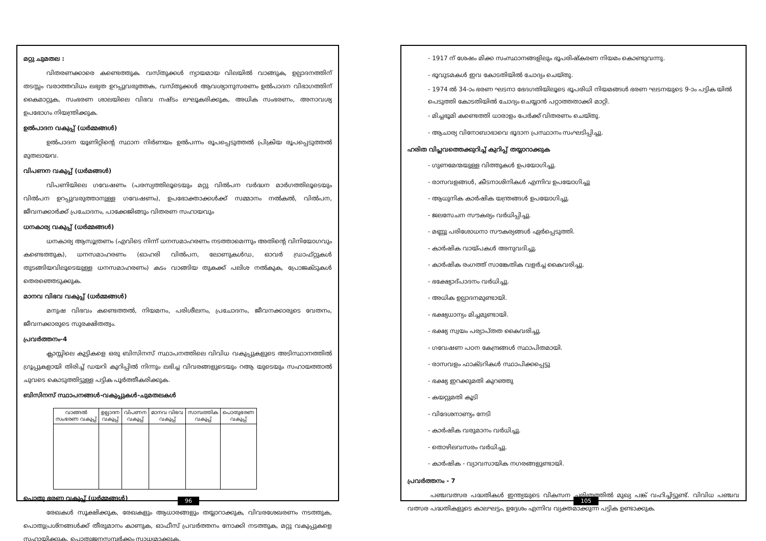മറ്റു ചുമതല :
വിതരണക്കാരെ കണ്ടെത്തുക. വസ്തുക്കൾ ന്യായമായ വിലയിൽ വാങ്ങുക, ഉല്പാദനത്തിന് തടസ്സം വരാത്തവിധം ലഭ്യത ഉറപ്പുവരുത്തക, വസ്തുക്കൾ ആവശ്യാനുസരണം ഉൽപാദന വിഭാഗത്തിന് കൈമാറ്റുക, സംഭരണ ശാലയിലെ വിഭവ നഷ്ടം ലഘൂകരിക്കുക, അധിക സംഭരണം, അനാവശ്യ ഉപഭോഗം നിയന്ത്രിക്കുക.
ഉൽപാദന വകുപ്പ് (ധർമ്മങ്ങൾ)
ഉൽപാദന യൂണിറ്റിന്റെ സ്ഥാന നിർണയം ഉൽപന്നം രൂപപ്പെടുത്തൽ പ്രിക്രിയ രൂപപ്പെടുത്തൽ മുതലായവ.
വിപണന വകുപ്പ് (ധർമങ്ങൾ)
വിപണിയിലെ ഗവേഷണം (പരസ്യത്തിലൂടെയും മറ്റു വിൽപന വർദ്ധന മാർഗത്തിലൂടെയും വിൽപന ഉറപ്പുവരുത്താനുള്ള ഗവേഷണം), ഉപഭോക്താക്കൾക്ക് സമ്മാനം നൽകൽ, വിൽപന, ജീവനക്കാർക്ക് പ്രചോദനം, പാക്കേജിങ്ങും വിതരണ സഹായവും
ധനകാര്യ വകുപ്പ് (ധർമ്മങ്ങൾ)
ധനകാര്യ ആസൂത്രണം (എവിടെ നിന്ന് ധനസമാഹരണം നടത്താമെന്നും അതിന്റെ വിനിയോഗവും കണ്ടെത്തുക), ധനസമാഹരണം (ഓഹരി വിൽപന, ലോണുകൾഡ, ഓവർ ഡ്രാഫ്റ്റുകൾ തുടങ്ങിയവിലൂടെയുള്ള ധനസമാഹരണം) കടം വാങ്ങിയ തുകക്ക് പലിശ നൽകുക, പ്രോജക്ടുകൾ തെരഞ്ഞെടുക്കുക.
മാനവ വിഭവ വകുപ്പ് (ധർമ്മങ്ങൾ)
മനുഷ വിഭവം കണ്ടെത്തൽ, നിയമനം, പരിശീലനം, പ്രചോദനം, ജീവനക്കാരുടെ വേതനം, ജീവനക്കാരുടെ സുരക്ഷിതത്വം.
പ്രവർത്തനം-4
ക്ലാസ്സിലെ കുട്ടികളെ ഒരു ബിസിനസ് സ്ഥാപനത്തിലെ വിവിധ വകുപ്പുകളുടെ അടിസ്ഥാനത്തിൽ ഗ്രൂപ്പുകളായി തിരിച്ച് ഡയറി കുറിപ്പിൽ നിന്നും ലഭിച്ച വിവരങ്ങളുടെയും റആ യുടെയും സഹായത്താൽ ചുവടെ കൊടുത്തിട്ടുള്ള പട്ടിക പൂർത്തീകരിക്കുക.
ബിസിനസ് സ്ഥാപനങ്ങൾ-വകുപ്പുകൾ-ചുമതലകൾ
| വാങ്ങൽ സംഭരണ വകുപ്പ് | ഉല്പാദന വകുപ്പ് | വിപണന വകുപ്പ് | മാനവ വിഭവ വകുപ്പ് | സാമ്പത്തിക വകുപ്പ് | പൊതുഭരണ വകുപ്പ് |
| --- | --- | --- | --- | --- | --- |
പൊതു ഭരണ വകുപ്പ് (ധർമ്മങ്ങൾ)
രേഖകൾ സൂക്ഷിക്കുക, രേഖകളും ആധാരങ്ങളും തയ്യാറാക്കുക, വിവരശേഖരണം നടത്തുക, പൊതുപ്രശ്നങ്ങൾക്ക് തീരുമാനം കാണുക, ഓഫീസ് പ്രവർത്തനം നോക്കി നടത്തുക, മറ്റു വകുപ്പുകളെ സഹായിക്കുക, പൊതുജനസമ്പർക്കം സാധ്യമാക്കുക.
96
- 1917 ന് ശേഷം മിക്ക സംസ്ഥാനങ്ങളിലും ഭൂപരിഷ്കരണ നിയമം കൊണ്ടുവന്നു.
- ഭൂവുടമകൾ ഇവ കോടതിയിൽ ചോദ്യം ചെയ്തു.
- 1974 ൽ 34-ാം ഭരണ ഘടനാ ഭേദഗതിയിലൂടെ ഭൂപരിധി നിയമങ്ങൾ ഭരണ ഘടനയുടെ 9-ാം പട്ടിക യിൽ പെടുത്തി കോടതിയിൽ ചോദ്യം ചെയ്യാൻ പറ്റാത്തതാക്കി മാറ്റി.
- മിച്ചഭൂമി കണ്ടെത്തി ധാരാളം പേർക്ക് വിതരണം ചെയ്തു.
- ആചാര്യ വിനോബാഭാവെ ഭൂദാന പ്രസ്ഥാനം സംഘടിപ്പിച്ചു.
ഹരിത വിപ്ലവത്തെക്കുറിച്ച് കുറിപ്പ് തയ്യാറാക്കുക
- ഗുണമേന്മയുള്ള വിത്തുകൾ ഉപയോഗിച്ചു.
- രാസവളങ്ങൾ, കീടനാശിനികൾ എന്നിവ ഉപയോഗിച്ചു
- ആധുനിക കാർഷിക യന്ത്രങ്ങൾ ഉപയോഗിച്ചു.
- ജലസേചന സൗകര്യം വർധിപ്പിച്ചു.
- മണ്ണു പരിശോധനാ സൗകര്യങ്ങൾ ഏർപ്പെടുത്തി.
- കാർഷിക വായ്പകൾ അനുവദിച്ചു.
- കാർഷിക രംഗത്ത് സാങ്കേതിക വളർച്ച കൈവരിച്ചു.
- ഭക്ഷ്യോദ്പാദനം വർധിച്ചു.
- അധിക ഉല്പാദനമുണ്ടായി.
- ഭക്ഷ്യധാന്യം മിച്ചമുണ്ടായി.
- ഭക്ഷ്യ സ്വയം പര്യാപ്തത കൈവരിച്ചു.
- ഗവേഷണ പഠന കേന്ദ്രങ്ങൾ സ്ഥാപിതമായി.
- രാസവളം ഫാക്ടറികൾ സ്ഥാപിക്കപ്പെട്ടു
- ഭക്ഷ്യ ഇറക്കുമതി കുറഞ്ഞു
- കയറ്റുമതി കൂടി
- വിദേശനാണ്യം നേടി
- കാർഷിക വരുമാനം വർധിച്ചു.
- തൊഴിലവസരം വർധിച്ചു.
- കാർഷിക - വ്യാവസായിക നഗരങ്ങളുണ്ടായി.
പ്രവർത്തനം - 7
പഞ്ചവത്സര പദ്ധതികൾ ഇന്ത്യയുടെ വികസന ചരിത്രത്തിൽ മുഖ്യ പങ്ക് വഹിച്ചിട്ടുണ്ട്. വിവിധ പഞ്ചവ വത്സര പദ്ധതികളുടെ കാലഘട്ടം, ഉദ്ദേശം എന്നിവ വ്യക്തമാക്കുന്ന പട്ടിക ഉണ്ടാക്കുക.
105